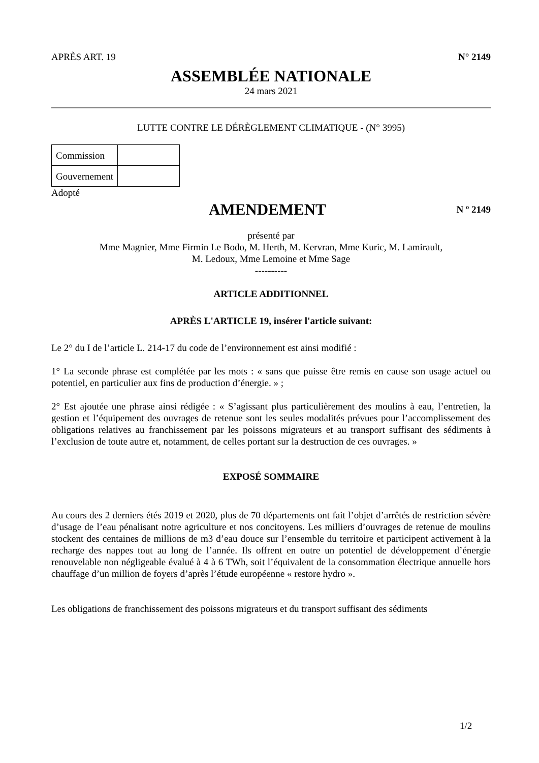APRÈS ART. 19 N° 2149
ASSEMBLÉE NATIONALE
24 mars 2021
LUTTE CONTRE LE DÉRÈGLEMENT CLIMATIQUE - (N° 3995)
| Commission | |
| Gouvernement | |
Adopté
AMENDEMENT
N º 2149
présenté par
Mme Magnier, Mme Firmin Le Bodo, M. Herth, M. Kervran, Mme Kuric, M. Lamirault,
M. Ledoux, Mme Lemoine et Mme Sage
----------
ARTICLE ADDITIONNEL
APRÈS L'ARTICLE 19, insérer l'article suivant:
Le 2° du I de l’article L. 214-17 du code de l’environnement est ainsi modifié :
1° La seconde phrase est complétée par les mots : « sans que puisse être remis en cause son usage actuel ou potentiel, en particulier aux fins de production d’énergie. » ;
2° Est ajoutée une phrase ainsi rédigée : « S’agissant plus particulièrement des moulins à eau, l’entretien, la gestion et l’équipement des ouvrages de retenue sont les seules modalités prévues pour l’accomplissement des obligations relatives au franchissement par les poissons migrateurs et au transport suffisant des sédiments à l’exclusion de toute autre et, notamment, de celles portant sur la destruction de ces ouvrages. »
EXPOSÉ SOMMAIRE
Au cours des 2 derniers étés 2019 et 2020, plus de 70 départements ont fait l’objet d’arrêtés de restriction sévère d’usage de l’eau pénalisant notre agriculture et nos concitoyens. Les milliers d’ouvrages de retenue de moulins stockent des centaines de millions de m3 d’eau douce sur l’ensemble du territoire et participent activement à la recharge des nappes tout au long de l’année. Ils offrent en outre un potentiel de développement d’énergie renouvelable non négligeable évalué à 4 à 6 TWh, soit l’équivalent de la consommation électrique annuelle hors chauffage d’un million de foyers d’après l’étude européenne « restore hydro ».
Les obligations de franchissement des poissons migrateurs et du transport suffisant des sédiments
1/2